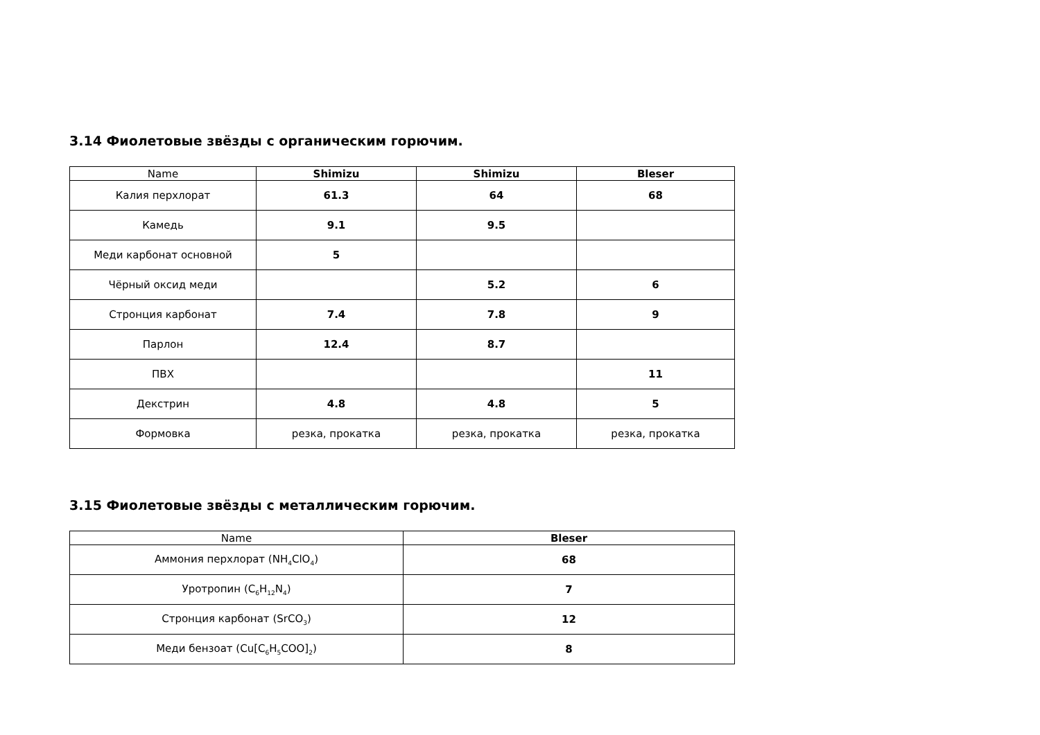3.14 Фиолетовые звёзды с органическим горючим.
| Name | Shimizu | Shimizu | Bleser |
| --- | --- | --- | --- |
| Калия перхлорат | 61.3 | 64 | 68 |
| Камедь | 9.1 | 9.5 | |
| Меди карбонат основной | 5 | | |
| Чёрный оксид меди | | 5.2 | 6 |
| Стронция карбонат | 7.4 | 7.8 | 9 |
| Парлон | 12.4 | 8.7 | |
| ПВХ | | | 11 |
| Декстрин | 4.8 | 4.8 | 5 |
| Формовка | резка, прокатка | резка, прокатка | резка, прокатка |
3.15 Фиолетовые звёзды с металлическим горючим.
| Name | Bleser |
| --- | --- |
| Аммония перхлорат (NH<sub>4</sub>ClO<sub>4</sub>) | 68 |
| Уротропин (C<sub>6</sub>H<sub>12</sub>N<sub>4</sub>) | 7 |
| Стронция карбонат (SrCO<sub>3</sub>) | 12 |
| Меди бензоат (Cu[C<sub>6</sub>H<sub>5</sub>COO]<sub>2</sub>) | 8 |